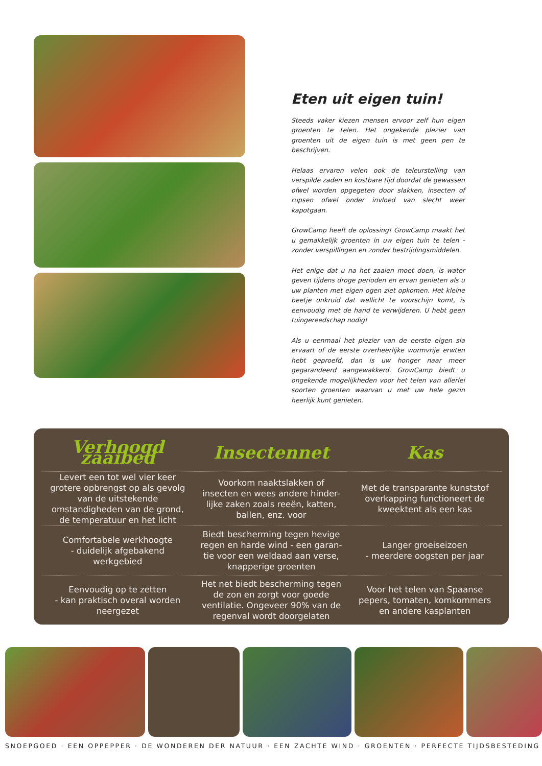Eten uit eigen tuin!
Steeds vaker kiezen mensen ervoor zelf hun eigen groenten te telen. Het ongekende plezier van groenten uit de eigen tuin is met geen pen te beschrijven.
Helaas ervaren velen ook de teleurstelling van verspilde zaden en kostbare tijd doordat de gewassen ofwel worden opgegeten door slakken, insecten of rupsen ofwel onder invloed van slecht weer kapotgaan.
GrowCamp heeft de oplossing! GrowCamp maakt het u gemakkelijk groenten in uw eigen tuin te telen - zonder verspillingen en zonder bestrijdingsmiddelen.
Het enige dat u na het zaaien moet doen, is water geven tijdens droge perioden en ervan genieten als u uw planten met eigen ogen ziet opkomen. Het kleine beetje onkruid dat wellicht te voorschijn komt, is eenvoudig met de hand te verwijderen. U hebt geen tuingereedschap nodig!
Als u eenmaal het plezier van de eerste eigen sla ervaart of de eerste overheerlijke wormvrije erwten hebt geproefd, dan is uw honger naar meer gegarandeerd aangewakkerd. GrowCamp biedt u ongekende mogelijkheden voor het telen van allerlei soorten groenten waarvan u met uw hele gezin heerlijk kunt genieten.
| Verhoogd zaaibed | Insectennet | Kas |
| --- | --- | --- |
| Levert een tot wel vier keer grotere opbrengst op als gevolg van de uitstekende omstandigheden van de grond, de temperatuur en het licht | Voorkom naaktslakken of insecten en wees andere hinder-lijke zaken zoals reeën, katten, ballen, enz. voor | Met de transparante kunststof overkapping functioneert de kweektent als een kas |
| Comfortabele werkhoogte - duidelijk afgebakend werkgebied | Biedt bescherming tegen hevige regen en harde wind - een garan-tie voor een weldaad aan verse, knapperige groenten | Langer groeiseizoen - meerdere oogsten per jaar |
| Eenvoudig op te zetten - kan praktisch overal worden neergezet | Het net biedt bescherming tegen de zon en zorgt voor goede ventilatie. Ongeveer 90% van de regenval wordt doorgelaten | Voor het telen van Spaanse pepers, tomaten, komkommers en andere kasplanten |
SNOEPGOED · EEN OPPEPPER · DE WONDEREN DER NATUUR · EEN ZACHTE WIND · GROENTEN · PERFECTE TIJDSBESTEDING